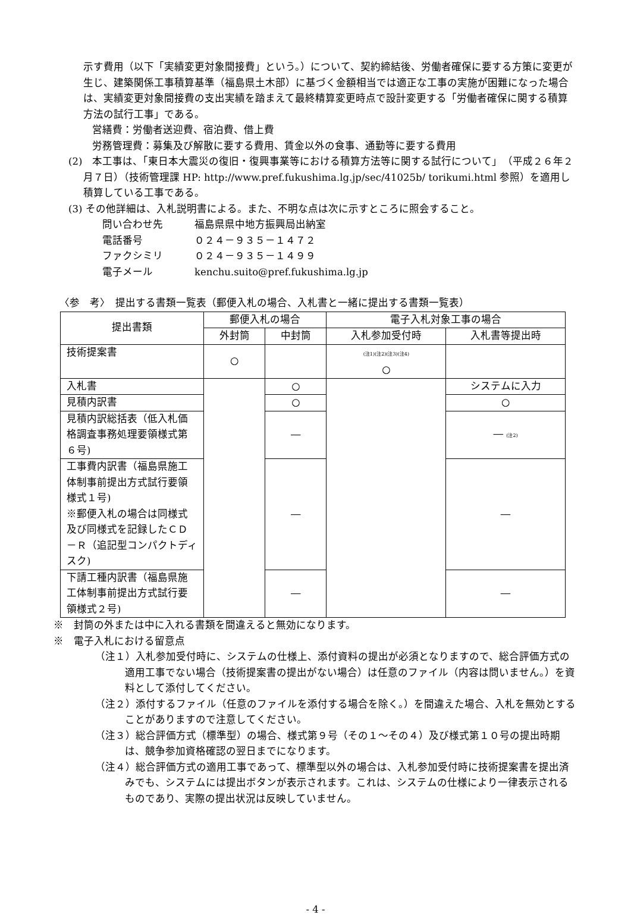示す費用（以下「実績変更対象間接費」という。）について、契約締結後、労働者確保に要する方策に変更が生じ、建築関係工事積算基準（福島県土木部）に基づく金額相当では適正な工事の実施が困難になった場合は、実績変更対象間接費の支出実績を踏まえて最終精算変更時点で設計変更する「労働者確保に関する積算方法の試行工事」である。
営繕費：労働者送迎費、宿泊費、借上費
労務管理費：募集及び解散に要する費用、賃金以外の食事、通勤等に要する費用
(2)　本工事は、「東日本大震災の復旧・復興事業等における積算方法等に関する試行について」　（平成２６年２月７日）（技術管理課 HP: http://www.pref.fukushima.lg.jp/sec/41025b/ torikumi.html 参照）を適用し積算している工事である。
(3) その他詳細は、入札説明書による。また、不明な点は次に示すところに照会すること。
問い合わせ先 福島県県中地方振興局出納室
電話番号 ０２４－９３５－１４７２
ファクシミリ ０２４－９３５－１４９９
電子メール kenchu.suito@pref.fukushima.lg.jp
〈参　考〉　提出する書類一覧表（郵便入札の場合、入札書と一緒に提出する書類一覧表）
| 提出書類 | 郵便入札の場合 | | 電子入札対象工事の場合 | |
| --- | --- | --- | --- | --- |
| | 外封筒 | 中封筒 | 入札参加受付時 | 入札書等提出時 |
| 技術提案書 | ○ | | (注1)(注2)(注3)(注4) ○ | |
| 入札書 | | ○ | | システムに入力 |
| 見積内訳書 | | ○ | | ○ |
| 見積内訳総括表（低入札価格調査事務処理要領様式第６号) | | ― | | ― (注2) |
| 工事費内訳書（福島県施工体制事前提出方式試行要領様式１号) ※郵便入札の場合は同様式及び同様式を記録したＣＤ－Ｒ（追記型コンパクトディスク) | | ― | | ― |
| 下請工種内訳書（福島県施工体制事前提出方式試行要領様式２号) | | ― | | ― |
※　封筒の外または中に入れる書類を間違えると無効になります。
※　電子入札における留意点
（注１）入札参加受付時に、システムの仕様上、添付資料の提出が必須となりますので、総合評価方式の適用工事でない場合（技術提案書の提出がない場合）は任意のファイル（内容は問いません。）を資料として添付してください。
（注２）添付するファイル（任意のファイルを添付する場合を除く。）を間違えた場合、入札を無効とすることがありますので注意してください。
（注３）総合評価方式（標準型）の場合、様式第９号（その１～その４）及び様式第１０号の提出時期は、競争参加資格確認の翌日までになります。
（注４）総合評価方式の適用工事であって、標準型以外の場合は、入札参加受付時に技術提案書を提出済みでも、システムには提出ボタンが表示されます。これは、システムの仕様により一律表示されるものであり、実際の提出状況は反映していません。
- 4 -